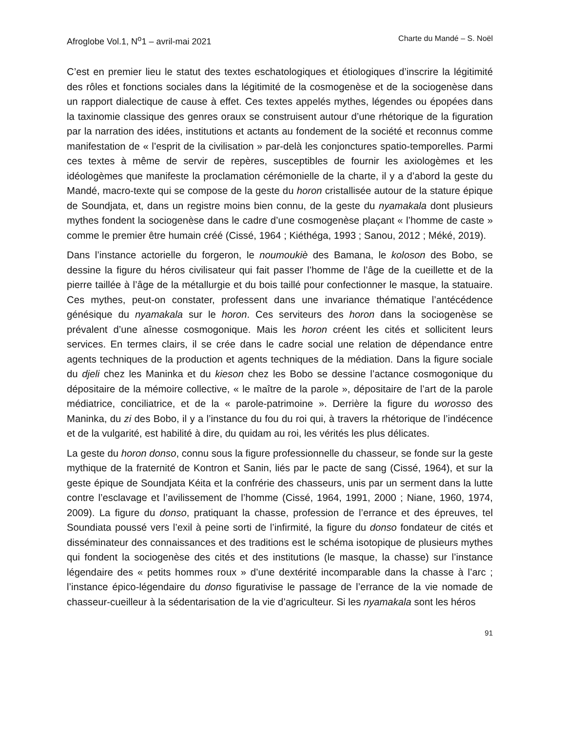Afroglobe Vol.1, N<sup>o</sup>1 – avril-mai 2021 Charte du Mandé – S. Noël
C’est en premier lieu le statut des textes eschatologiques et étiologiques d’inscrire la légitimité des rôles et fonctions sociales dans la légitimité de la cosmogenèse et de la sociogenèse dans un rapport dialectique de cause à effet. Ces textes appelés mythes, légendes ou épopées dans la taxinomie classique des genres oraux se construisent autour d’une rhétorique de la figuration par la narration des idées, institutions et actants au fondement de la société et reconnus comme manifestation de « l’esprit de la civilisation » par-delà les conjonctures spatio-temporelles. Parmi ces textes à même de servir de repères, susceptibles de fournir les axiologèmes et les idéologèmes que manifeste la proclamation cérémonielle de la charte, il y a d’abord la geste du Mandé, macro-texte qui se compose de la geste du horon cristallisée autour de la stature épique de Soundjata, et, dans un registre moins bien connu, de la geste du nyamakala dont plusieurs mythes fondent la sociogenèse dans le cadre d’une cosmogenèse plaçant « l’homme de caste » comme le premier être humain créé (Cissé, 1964 ; Kiéthéga, 1993 ; Sanou, 2012 ; Méké, 2019).
Dans l’instance actorielle du forgeron, le noumoukiè des Bamana, le koloson des Bobo, se dessine la figure du héros civilisateur qui fait passer l’homme de l’âge de la cueillette et de la pierre taillée à l’âge de la métallurgie et du bois taillé pour confectionner le masque, la statuaire. Ces mythes, peut-on constater, professent dans une invariance thématique l’antécédence génésique du nyamakala sur le horon. Ces serviteurs des horon dans la sociogenèse se prévalent d’une aînesse cosmogonique. Mais les horon créent les cités et sollicitent leurs services. En termes clairs, il se crée dans le cadre social une relation de dépendance entre agents techniques de la production et agents techniques de la médiation. Dans la figure sociale du djeli chez les Maninka et du kieson chez les Bobo se dessine l’actance cosmogonique du dépositaire de la mémoire collective, « le maître de la parole », dépositaire de l’art de la parole médiatrice, conciliatrice, et de la « parole-patrimoine ». Derrière la figure du worosso des Maninka, du zi des Bobo, il y a l’instance du fou du roi qui, à travers la rhétorique de l’indécence et de la vulgarité, est habilité à dire, du quidam au roi, les vérités les plus délicates.
La geste du horon donso, connu sous la figure professionnelle du chasseur, se fonde sur la geste mythique de la fraternité de Kontron et Sanin, liés par le pacte de sang (Cissé, 1964), et sur la geste épique de Soundjata Kéita et la confrérie des chasseurs, unis par un serment dans la lutte contre l’esclavage et l’avilissement de l’homme (Cissé, 1964, 1991, 2000 ; Niane, 1960, 1974, 2009). La figure du donso, pratiquant la chasse, profession de l’errance et des épreuves, tel Soundiata poussé vers l’exil à peine sorti de l’infirmité, la figure du donso fondateur de cités et disséminateur des connaissances et des traditions est le schéma isotopique de plusieurs mythes qui fondent la sociogenèse des cités et des institutions (le masque, la chasse) sur l’instance légendaire des « petits hommes roux » d’une dextérité incomparable dans la chasse à l’arc ; l’instance épico-légendaire du donso figurativise le passage de l’errance de la vie nomade de chasseur-cueilleur à la sédentarisation de la vie d’agriculteur. Si les nyamakala sont les héros
91